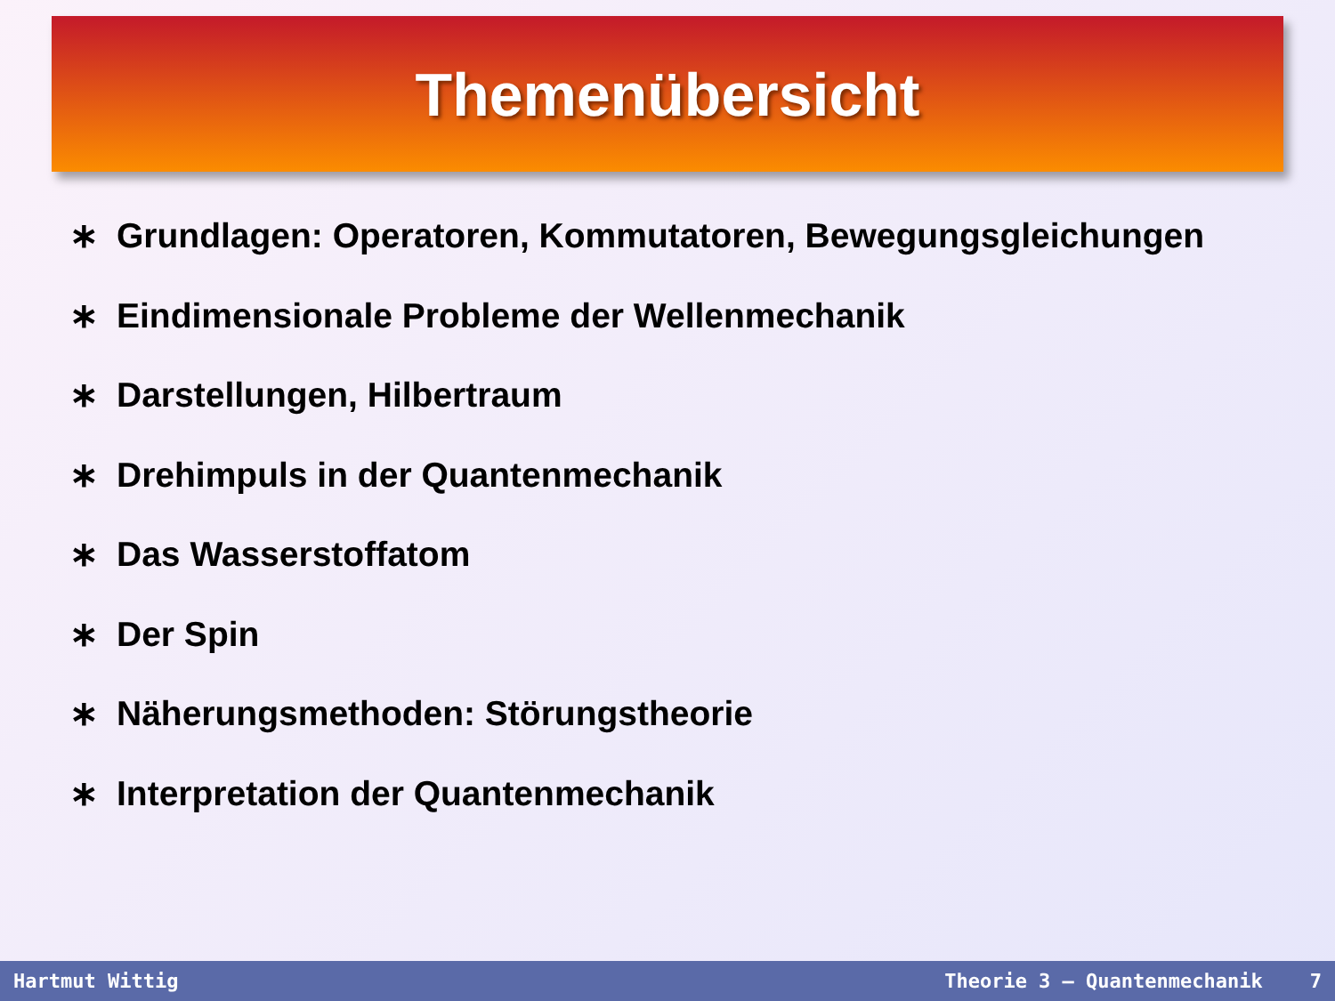Themenübersicht
∗ Grundlagen: Operatoren, Kommutatoren, Bewegungsgleichungen
∗ Eindimensionale Probleme der Wellenmechanik
∗ Darstellungen, Hilbertraum
∗ Drehimpuls in der Quantenmechanik
∗ Das Wasserstoffatom
∗ Der Spin
∗ Näherungsmethoden: Störungstheorie
∗ Interpretation der Quantenmechanik
Hartmut Wittig
Theorie 3 – Quantenmechanik 7